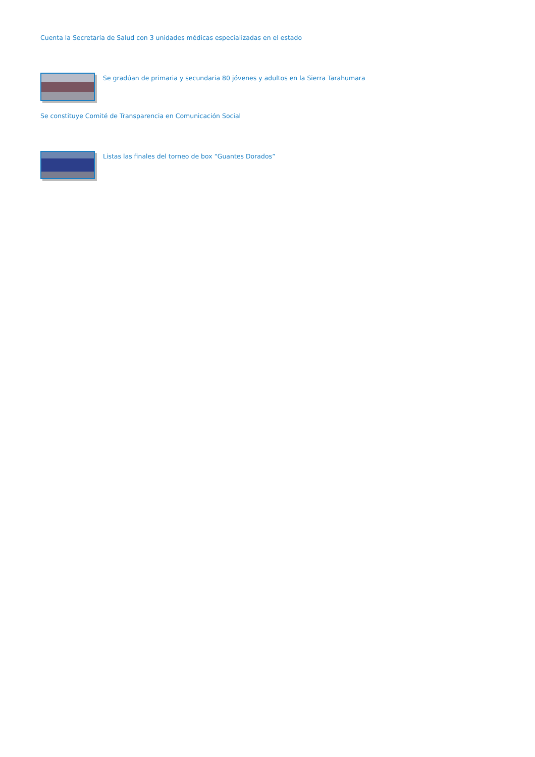Cuenta la Secretaría de Salud con 3 unidades médicas especializadas en el estado
Se gradúan de primaria y secundaria 80 jóvenes y adultos en la Sierra Tarahumara
Se constituye Comité de Transparencia en Comunicación Social
Listas las finales del torneo de box “Guantes Dorados”